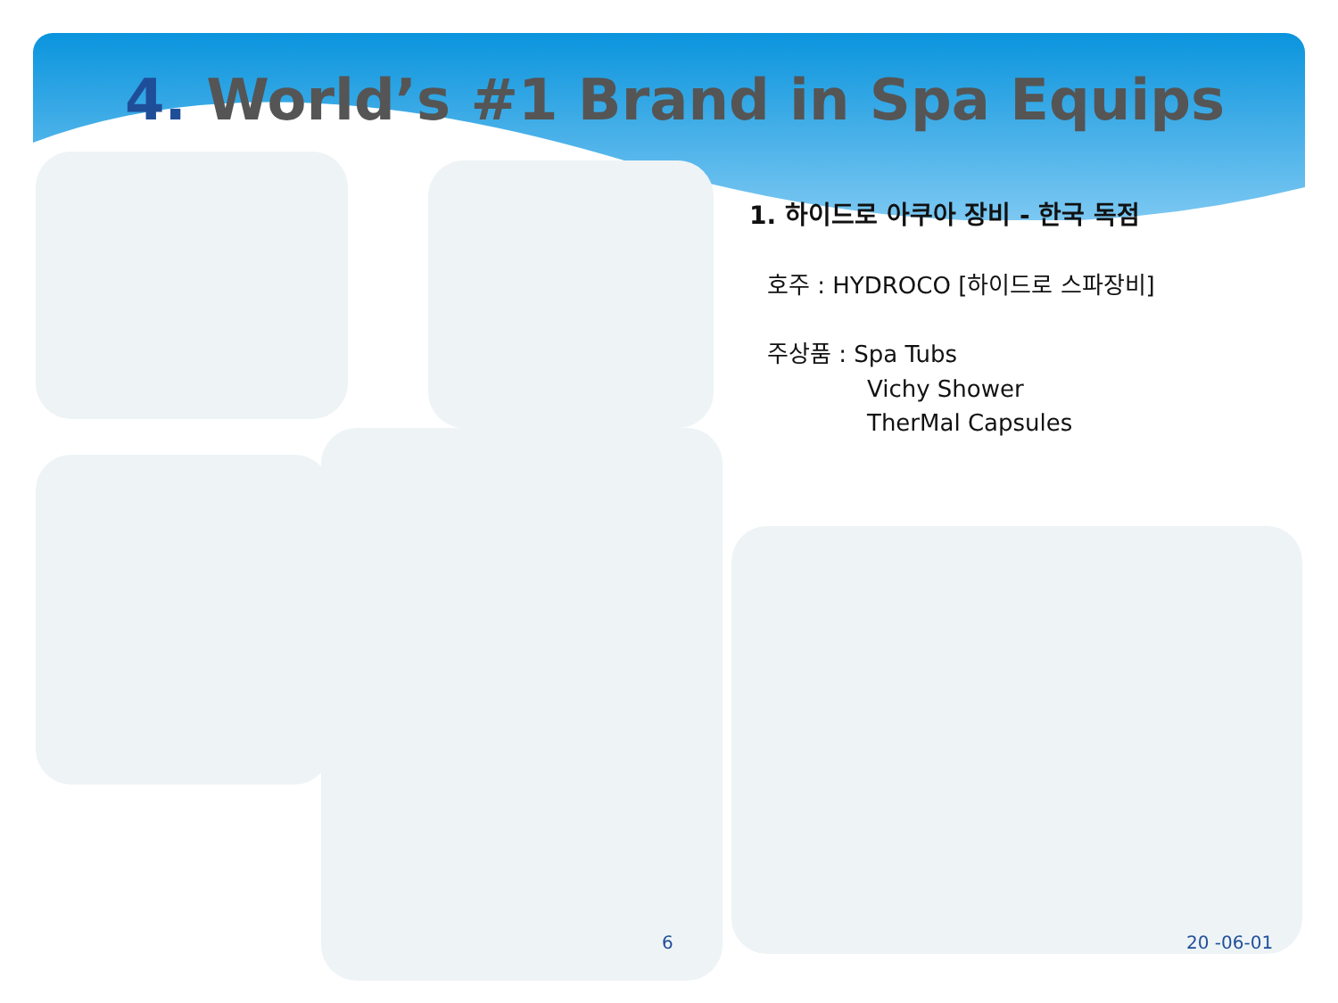4. World’s #1 Brand in Spa Equips
1. 하이드로 아쿠아 장비 - 한국 독점
호주 : HYDROCO [하이드로 스파장비]
주상품 : Spa Tubs
Vichy Shower
TherMal Capsules
6 20 -06-01